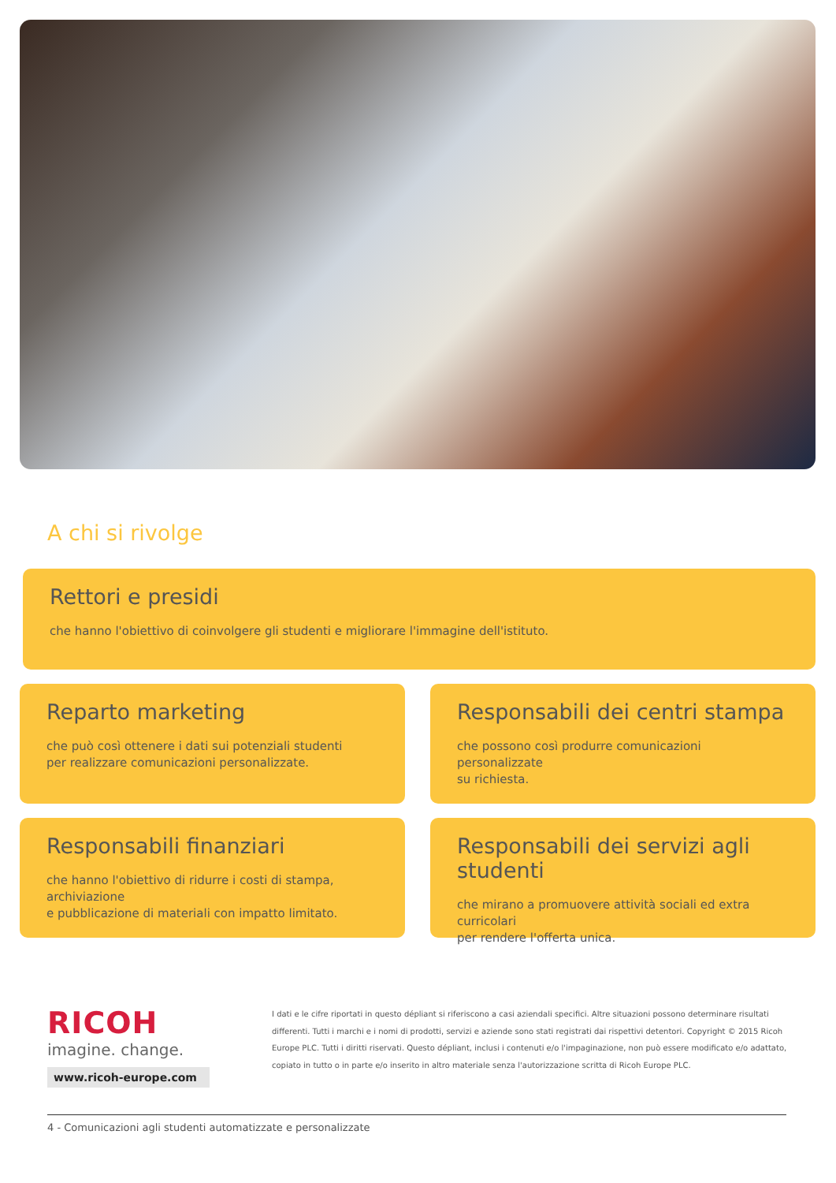A chi si rivolge
Rettori e presidi
che hanno l'obiettivo di coinvolgere gli studenti e migliorare l'immagine dell'istituto.
Reparto marketing
che può così ottenere i dati sui potenziali studenti
per realizzare comunicazioni personalizzate.
Responsabili dei centri stampa
che possono così produrre comunicazioni personalizzate
su richiesta.
Responsabili finanziari
che hanno l'obiettivo di ridurre i costi di stampa, archiviazione
e pubblicazione di materiali con impatto limitato.
Responsabili dei servizi agli studenti
che mirano a promuovere attività sociali ed extra curricolari
per rendere l'offerta unica.
RICOH
imagine. change.
www.ricoh-europe.com
I dati e le cifre riportati in questo dépliant si riferiscono a casi aziendali specifici. Altre situazioni possono determinare risultati differenti. Tutti i marchi e i nomi di prodotti, servizi e aziende sono stati registrati dai rispettivi detentori. Copyright © 2015 Ricoh Europe PLC. Tutti i diritti riservati. Questo dépliant, inclusi i contenuti e/o l'impaginazione, non può essere modificato e/o adattato, copiato in tutto o in parte e/o inserito in altro materiale senza l'autorizzazione scritta di Ricoh Europe PLC.
4 - Comunicazioni agli studenti automatizzate e personalizzate